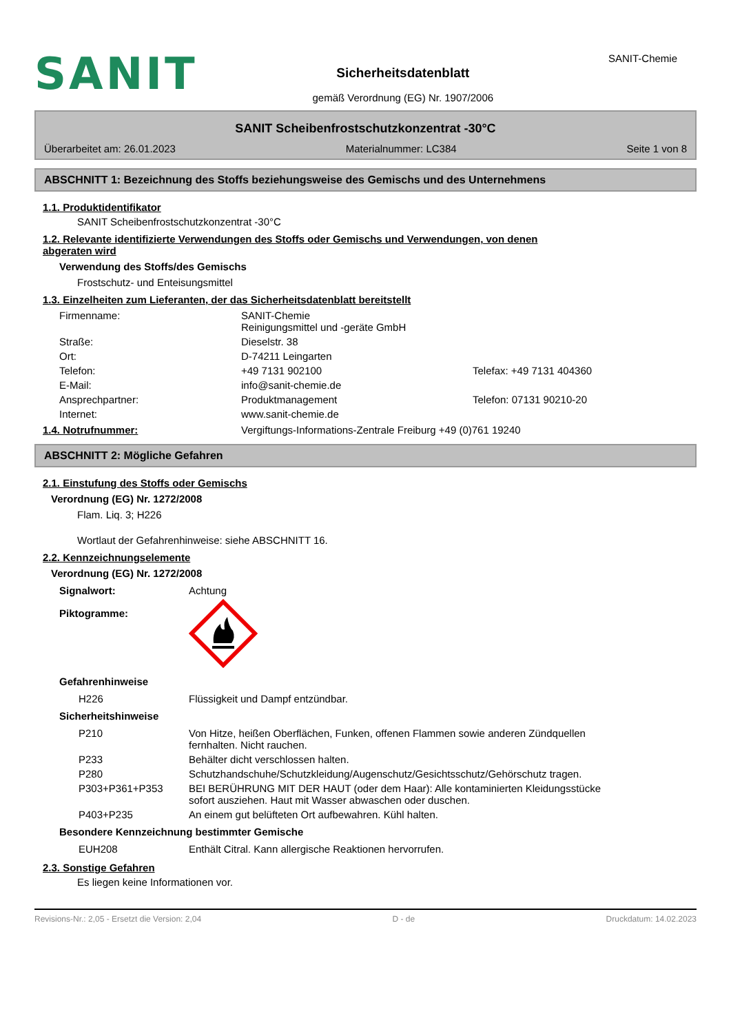SANIT
Sicherheitsdatenblatt
gemäß Verordnung (EG) Nr. 1907/2006
SANIT-Chemie
SANIT Scheibenfrostschutzkonzentrat -30°C
Überarbeitet am: 26.01.2023 Materialnummer: LC384 Seite 1 von 8
ABSCHNITT 1: Bezeichnung des Stoffs beziehungsweise des Gemischs und des Unternehmens
1.1. Produktidentifikator
SANIT Scheibenfrostschutzkonzentrat -30°C
1.2. Relevante identifizierte Verwendungen des Stoffs oder Gemischs und Verwendungen, von denen
abgeraten wird
Verwendung des Stoffs/des Gemischs
Frostschutz- und Enteisungsmittel
1.3. Einzelheiten zum Lieferanten, der das Sicherheitsdatenblatt bereitstellt
| Firmenname: | SANIT-Chemie Reinigungsmittel und -geräte GmbH | |
| Straße: | Dieselstr. 38 | |
| Ort: | D-74211 Leingarten | |
| Telefon: | +49 7131 902100 | Telefax: +49 7131 404360 |
| E-Mail: | info@sanit-chemie.de | |
| Ansprechpartner: | Produktmanagement | Telefon: 07131 90210-20 |
| Internet: | www.sanit-chemie.de | |
1.4. Notrufnummer: Vergiftungs-Informations-Zentrale Freiburg +49 (0)761 19240
ABSCHNITT 2: Mögliche Gefahren
2.1. Einstufung des Stoffs oder Gemischs
Verordnung (EG) Nr. 1272/2008
Flam. Liq. 3; H226
Wortlaut der Gefahrenhinweise: siehe ABSCHNITT 16.
2.2. Kennzeichnungselemente
Verordnung (EG) Nr. 1272/2008
| Signalwort: | Achtung |
| Piktogramme: | |
Gefahrenhinweise
| H226 | Flüssigkeit und Dampf entzündbar. |
Sicherheitshinweise
| P210 | Von Hitze, heißen Oberflächen, Funken, offenen Flammen sowie anderen Zündquellen fernhalten. Nicht rauchen. |
| P233 | Behälter dicht verschlossen halten. |
| P280 | Schutzhandschuhe/Schutzkleidung/Augenschutz/Gesichtsschutz/Gehörschutz tragen. |
| P303+P361+P353 | BEI BERÜHRUNG MIT DER HAUT (oder dem Haar): Alle kontaminierten Kleidungsstücke sofort ausziehen. Haut mit Wasser abwaschen oder duschen. |
| P403+P235 | An einem gut belüfteten Ort aufbewahren. Kühl halten. |
Besondere Kennzeichnung bestimmter Gemische
| EUH208 | Enthält Citral. Kann allergische Reaktionen hervorrufen. |
2.3. Sonstige Gefahren
Es liegen keine Informationen vor.
Revisions-Nr.: 2,05 - Ersetzt die Version: 2,04 D - de Druckdatum: 14.02.2023